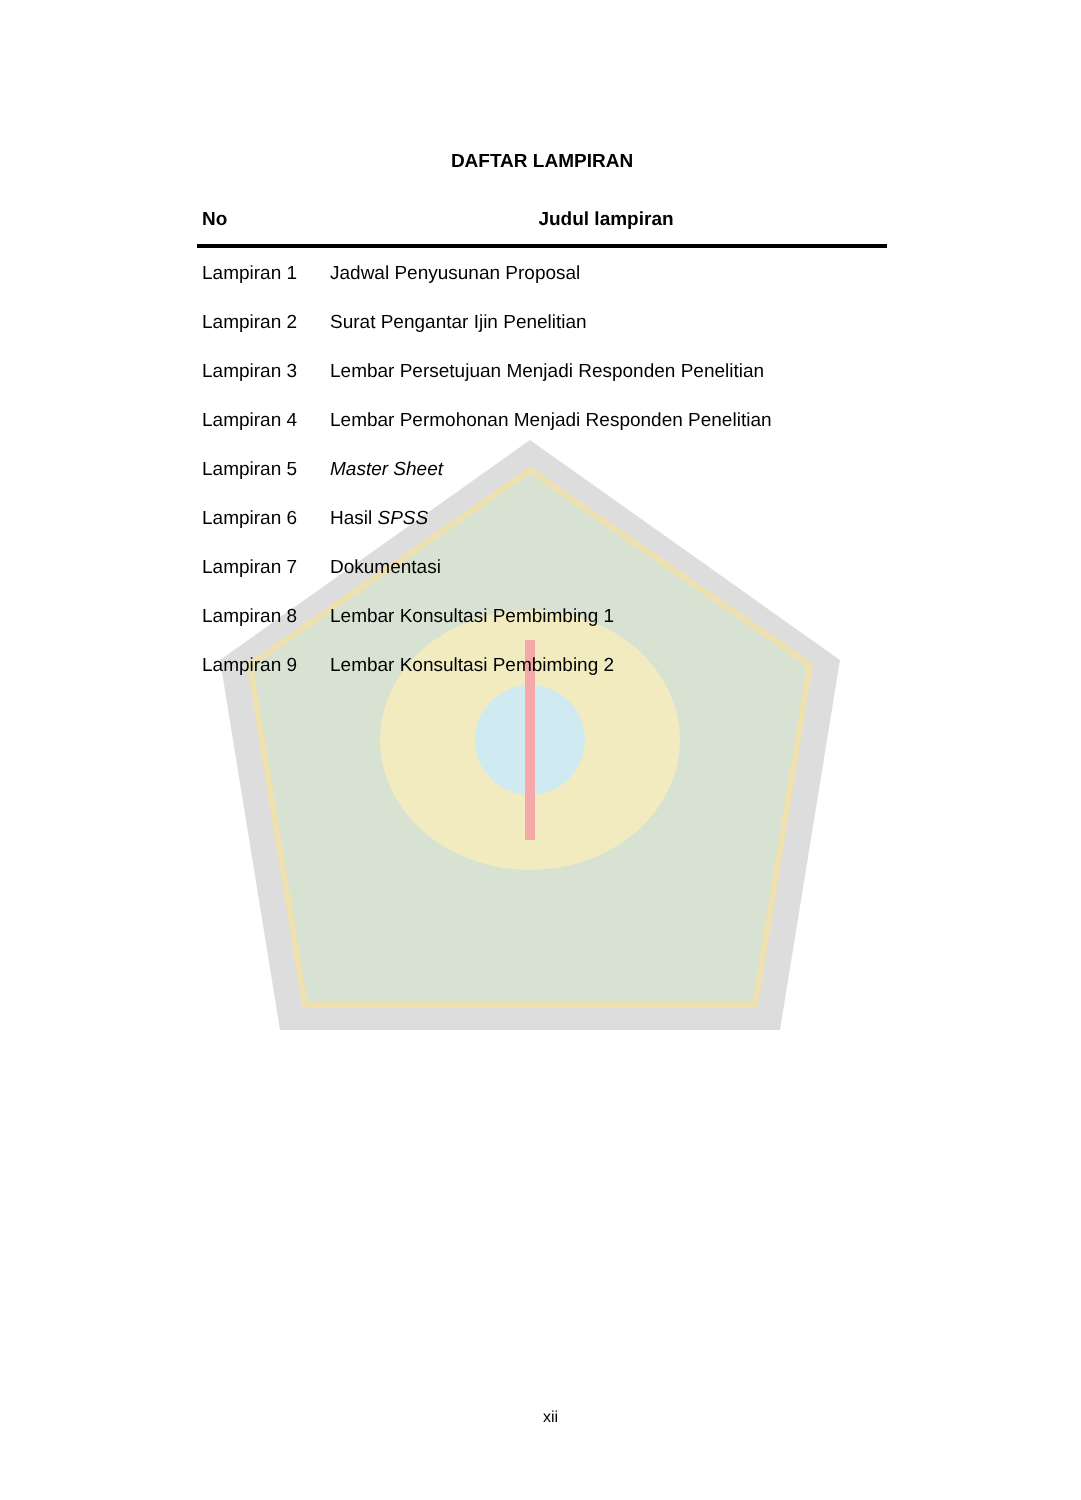DAFTAR LAMPIRAN
| No | Judul lampiran |
| --- | --- |
| Lampiran 1 | Jadwal Penyusunan Proposal |
| Lampiran 2 | Surat Pengantar Ijin Penelitian |
| Lampiran 3 | Lembar Persetujuan Menjadi Responden Penelitian |
| Lampiran 4 | Lembar Permohonan Menjadi Responden Penelitian |
| Lampiran 5 | Master Sheet |
| Lampiran 6 | Hasil SPSS |
| Lampiran 7 | Dokumentasi |
| Lampiran 8 | Lembar Konsultasi Pembimbing 1 |
| Lampiran 9 | Lembar Konsultasi Pembimbing 2 |
xii